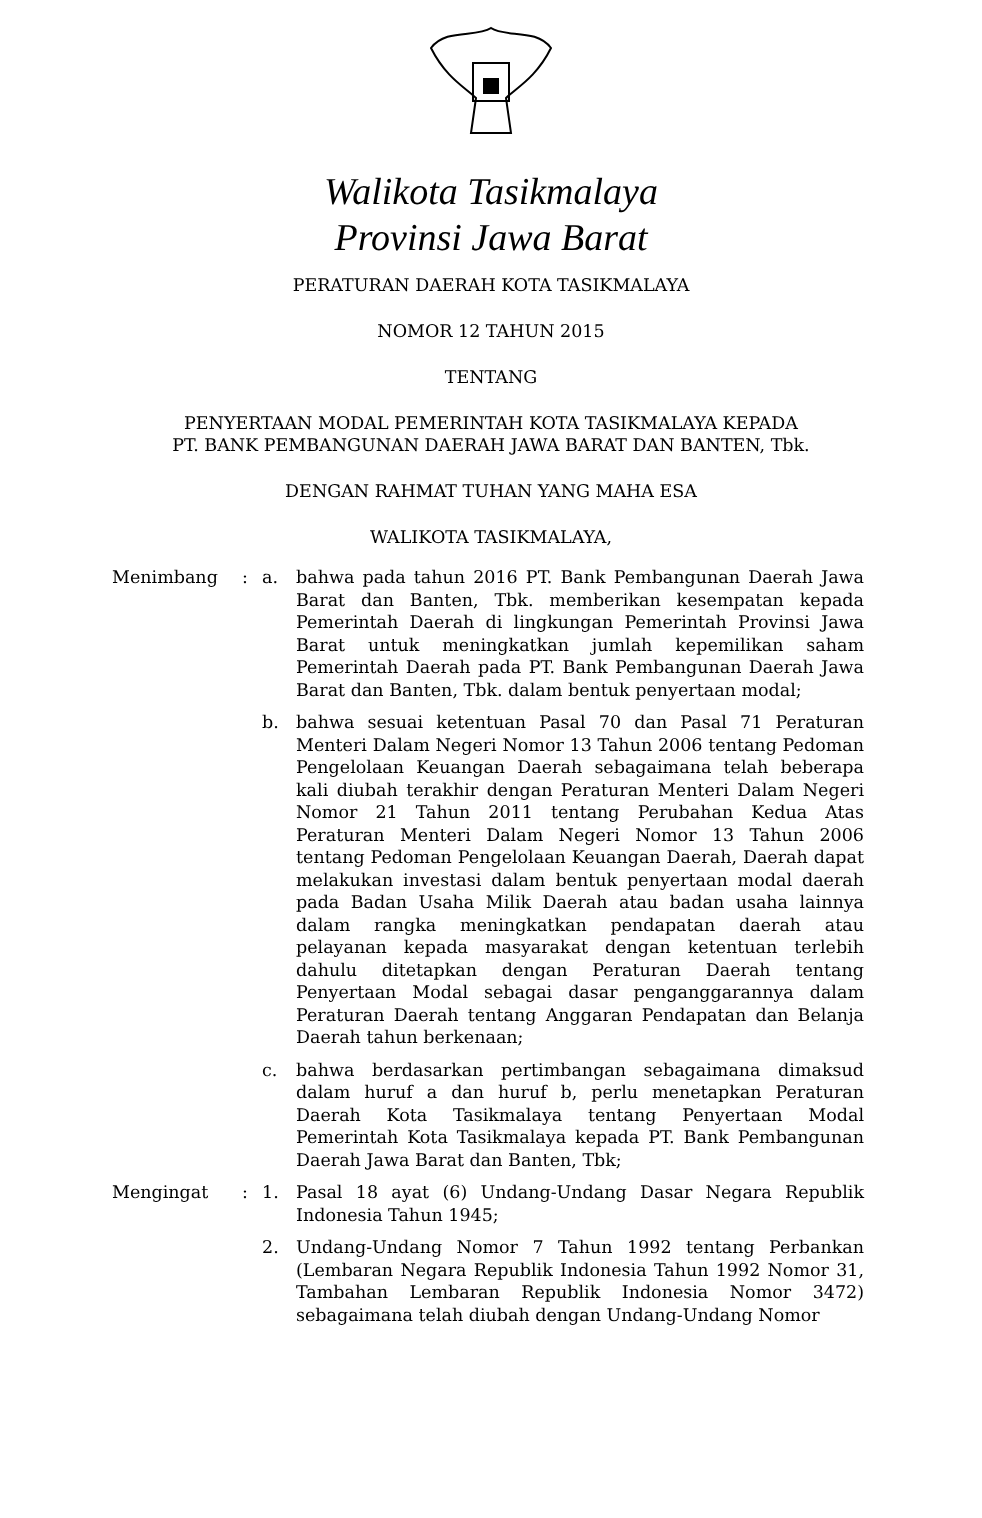Walikota Tasikmalaya
Provinsi Jawa Barat
PERATURAN DAERAH KOTA TASIKMALAYA
NOMOR 12 TAHUN 2015
TENTANG
PENYERTAAN MODAL PEMERINTAH KOTA TASIKMALAYA KEPADA
PT. BANK PEMBANGUNAN DAERAH JAWA BARAT DAN BANTEN, Tbk.
DENGAN RAHMAT TUHAN YANG MAHA ESA
WALIKOTA TASIKMALAYA,
| Menimbang | : | a. | bahwa pada tahun 2016 PT. Bank Pembangunan Daerah Jawa Barat dan Banten, Tbk. memberikan kesempatan kepada Pemerintah Daerah di lingkungan Pemerintah Provinsi Jawa Barat untuk meningkatkan jumlah kepemilikan saham Pemerintah Daerah pada PT. Bank Pembangunan Daerah Jawa Barat dan Banten, Tbk. dalam bentuk penyertaan modal; |
| | | b. | bahwa sesuai ketentuan Pasal 70 dan Pasal 71 Peraturan Menteri Dalam Negeri Nomor 13 Tahun 2006 tentang Pedoman Pengelolaan Keuangan Daerah sebagaimana telah beberapa kali diubah terakhir dengan Peraturan Menteri Dalam Negeri Nomor 21 Tahun 2011 tentang Perubahan Kedua Atas Peraturan Menteri Dalam Negeri Nomor 13 Tahun 2006 tentang Pedoman Pengelolaan Keuangan Daerah, Daerah dapat melakukan investasi dalam bentuk penyertaan modal daerah pada Badan Usaha Milik Daerah atau badan usaha lainnya dalam rangka meningkatkan pendapatan daerah atau pelayanan kepada masyarakat dengan ketentuan terlebih dahulu ditetapkan dengan Peraturan Daerah tentang Penyertaan Modal sebagai dasar penganggarannya dalam Peraturan Daerah tentang Anggaran Pendapatan dan Belanja Daerah tahun berkenaan; |
| | | c. | bahwa berdasarkan pertimbangan sebagaimana dimaksud dalam huruf a dan huruf b, perlu menetapkan Peraturan Daerah Kota Tasikmalaya tentang Penyertaan Modal Pemerintah Kota Tasikmalaya kepada PT. Bank Pembangunan Daerah Jawa Barat dan Banten, Tbk; |
| Mengingat | : | 1. | Pasal 18 ayat (6) Undang-Undang Dasar Negara Republik Indonesia Tahun 1945; |
| | | 2. | Undang-Undang Nomor 7 Tahun 1992 tentang Perbankan (Lembaran Negara Republik Indonesia Tahun 1992 Nomor 31, Tambahan Lembaran Republik Indonesia Nomor 3472) sebagaimana telah diubah dengan Undang-Undang Nomor |